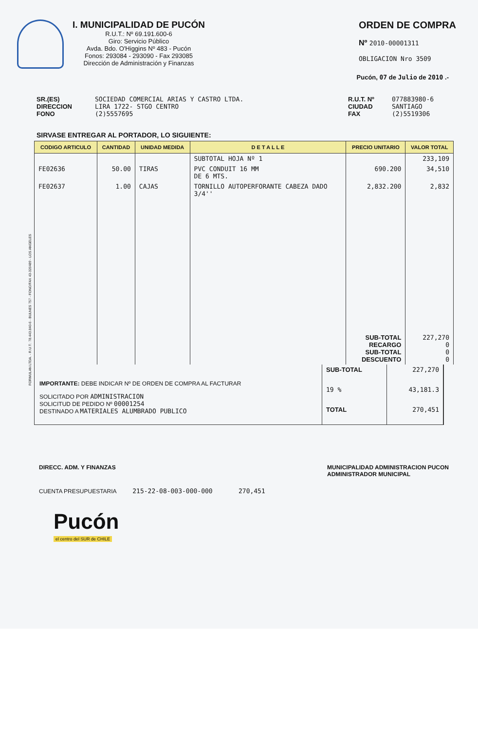I. MUNICIPALIDAD DE PUCÓN
R.U.T.: Nº 69.191.600-6
Giro: Servicio Público
Avda. Bdo. O'Higgins Nº 483 - Pucón
Fonos: 293084 - 293090 - Fax 293085
Dirección de Administración y Finanzas
ORDEN DE COMPRA
Nº 2010-00001311
OBLIGACION Nro 3509
Pucón, 07 de Julio de 2010 .-
SR.(ES)
DIRECCION
FONO
SOCIEDAD COMERCIAL ARIAS Y CASTRO LTDA.
LIRA 1722- STGO CENTRO
(2)5557695
R.U.T. Nº
CIUDAD
FAX
077883980-6
SANTIAGO
(2)5519306
SIRVASE ENTREGAR AL PORTADOR, LO SIGUIENTE:
| CODIGO ARTICULO | CANTIDAD | UNIDAD MEDIDA | D E T A L L E | PRECIO UNITARIO | VALOR TOTAL |
| --- | --- | --- | --- | --- | --- |
| | | | SUBTOTAL HOJA Nº 1 | | 233,109 |
| FE02636 | 50.00 | TIRAS | PVC CONDUIT 16 MM DE 6 MTS. | 690.200 | 34,510 |
| FE02637 | 1.00 | CAJAS | TORNILLO AUTOPERFORANTE CABEZA DADO 3/4'' | 2,832.200 | 2,832 |
| | | | | SUB-TOTAL RECARGO SUB-TOTAL DESCUENTO | 227,270 0 0 0 |
IMPORTANTE: DEBE INDICAR Nº DE ORDEN DE COMPRA AL FACTURAR
SOLICITADO POR ADMINISTRACION
SOLICITUD DE PEDIDO Nº 00001254
DESTINADO A MATERIALES ALUMBRADO PUBLICO
| SUB-TOTAL | 227,270 |
| 19 % | 43,181.3 |
| TOTAL | 270,451 |
DIRECC. ADM. Y FINANZAS MUNICIPALIDAD ADMINISTRACION PUCON
ADMINISTRADOR MUNICIPAL
CUENTA PRESUPUESTARIA 215-22-08-003-000-000 270,451
Pucón
el centro del SUR de CHILE
FORMULAN LTDA. - R.U.T.: 78.443.840-6 - BULNES 757 - FONO/FAX 43-320489 - LOS ANGELES